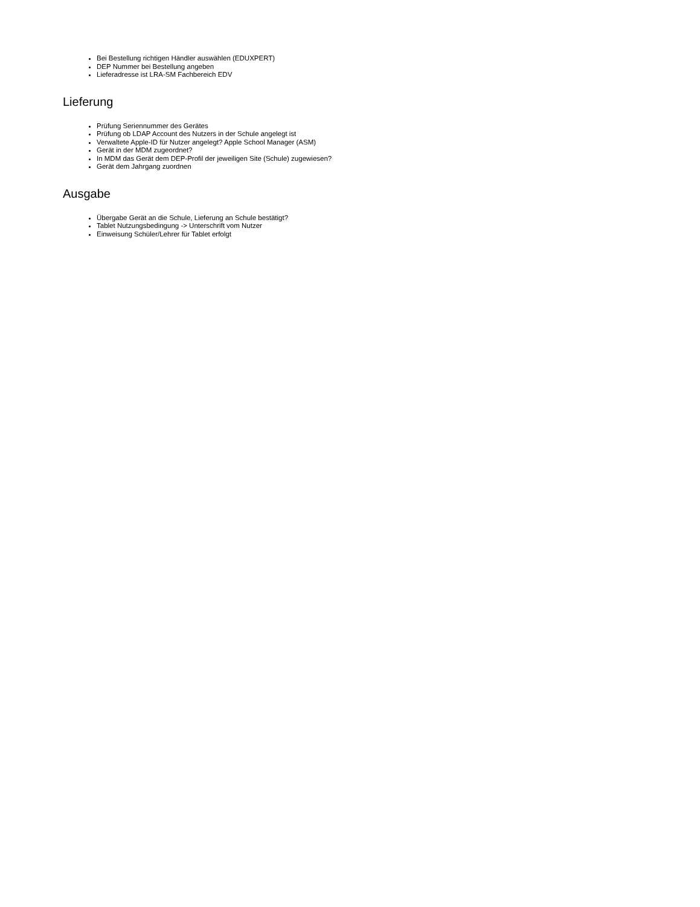Bei Bestellung richtigen Händler auswählen (EDUXPERT)
DEP Nummer bei Bestellung angeben
Lieferadresse ist LRA-SM Fachbereich EDV
Lieferung
Prüfung Seriennummer des Gerätes
Prüfung ob LDAP Account des Nutzers in der Schule angelegt ist
Verwaltete Apple-ID für Nutzer angelegt? Apple School Manager (ASM)
Gerät in der MDM zugeordnet?
In MDM das Gerät dem DEP-Profil der jeweiligen Site (Schule) zugewiesen?
Gerät dem Jahrgang zuordnen
Ausgabe
Übergabe Gerät an die Schule, Lieferung an Schule bestätigt?
Tablet Nutzungsbedingung -> Unterschrift vom Nutzer
Einweisung Schüler/Lehrer für Tablet erfolgt